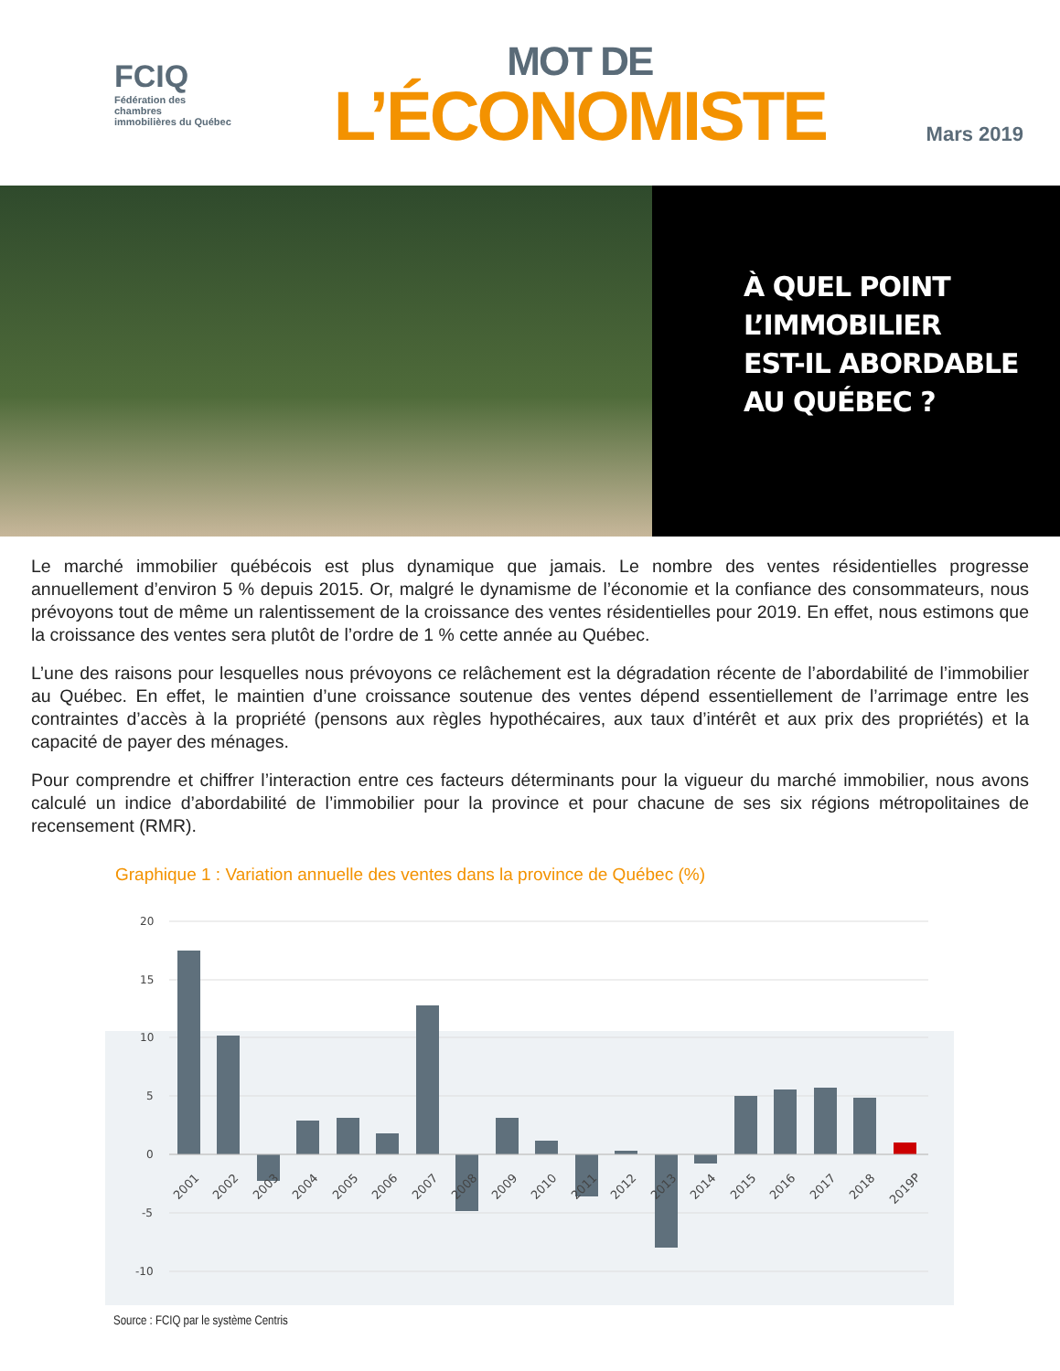FCIQ
Fédération des chambres
immobilières du Québec
MOT DE
L’ÉCONOMISTE
Mars 2019
À QUEL POINT
L’IMMOBILIER
EST-IL ABORDABLE
AU QUÉBEC ?
Le marché immobilier québécois est plus dynamique que jamais. Le nombre des ventes résidentielles progresse annuellement d’environ 5 % depuis 2015. Or, malgré le dynamisme de l’économie et la confiance des consommateurs, nous prévoyons tout de même un ralentissement de la croissance des ventes résidentielles pour 2019. En effet, nous estimons que la croissance des ventes sera plutôt de l’ordre de 1 % cette année au Québec.
L’une des raisons pour lesquelles nous prévoyons ce relâchement est la dégradation récente de l’abordabilité de l’immobilier au Québec. En effet, le maintien d’une croissance soutenue des ventes dépend essentiellement de l’arrimage entre les contraintes d’accès à la propriété (pensons aux règles hypothécaires, aux taux d’intérêt et aux prix des propriétés) et la capacité de payer des ménages.
Pour comprendre et chiffrer l’interaction entre ces facteurs déterminants pour la vigueur du marché immobilier, nous avons calculé un indice d’abordabilité de l’immobilier pour la province et pour chacune de ses six régions métropolitaines de recensement (RMR).
Graphique 1 : Variation annuelle des ventes dans la province de Québec (%)
20
15
10
5
0
-5
-10
2001
2002
2003
2004
2005
2006
2007
2008
2009
2010
2011
2012
2013
2014
2015
2016
2017
2018
2019P
Source : FCIQ par le système Centris